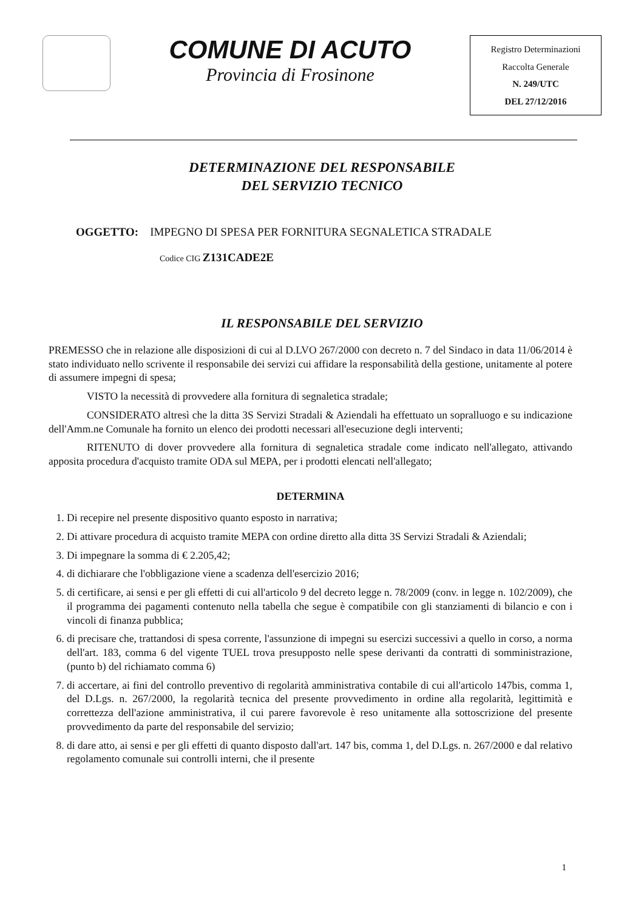COMUNE DI ACUTO
Provincia di Frosinone
Registro Determinazioni
Raccolta Generale
N. 249/UTC
DEL 27/12/2016
DETERMINAZIONE DEL RESPONSABILE
DEL SERVIZIO TECNICO
OGGETTO: IMPEGNO DI SPESA PER FORNITURA SEGNALETICA STRADALE
Codice CIG Z131CADE2E
IL RESPONSABILE DEL SERVIZIO
PREMESSO che in relazione alle disposizioni di cui al D.LVO 267/2000 con decreto n. 7 del Sindaco in data 11/06/2014 è stato individuato nello scrivente il responsabile dei servizi cui affidare la responsabilità della gestione, unitamente al potere di assumere impegni di spesa;
VISTO la necessità di provvedere alla fornitura di segnaletica stradale;
CONSIDERATO altresì che la ditta 3S Servizi Stradali & Aziendali ha effettuato un sopralluogo e su indicazione dell'Amm.ne Comunale ha fornito un elenco dei prodotti necessari all'esecuzione degli interventi;
RITENUTO di dover provvedere alla fornitura di segnaletica stradale come indicato nell'allegato, attivando apposita procedura d'acquisto tramite ODA sul MEPA, per i prodotti elencati nell'allegato;
DETERMINA
1. Di recepire nel presente dispositivo quanto esposto in narrativa;
2. Di attivare procedura di acquisto tramite MEPA con ordine diretto alla ditta 3S Servizi Stradali & Aziendali;
3. Di impegnare la somma di € 2.205,42;
4. di dichiarare che l'obbligazione viene a scadenza dell'esercizio 2016;
5. di certificare, ai sensi e per gli effetti di cui all'articolo 9 del decreto legge n. 78/2009 (conv. in legge n. 102/2009), che il programma dei pagamenti contenuto nella tabella che segue è compatibile con gli stanziamenti di bilancio e con i vincoli di finanza pubblica;
6. di precisare che, trattandosi di spesa corrente, l'assunzione di impegni su esercizi successivi a quello in corso, a norma dell'art. 183, comma 6 del vigente TUEL trova presupposto nelle spese derivanti da contratti di somministrazione, (punto b) del richiamato comma 6)
7. di accertare, ai fini del controllo preventivo di regolarità amministrativa contabile di cui all'articolo 147bis, comma 1, del D.Lgs. n. 267/2000, la regolarità tecnica del presente provvedimento in ordine alla regolarità, legittimità e correttezza dell'azione amministrativa, il cui parere favorevole è reso unitamente alla sottoscrizione del presente provvedimento da parte del responsabile del servizio;
8. di dare atto, ai sensi e per gli effetti di quanto disposto dall'art. 147 bis, comma 1, del D.Lgs. n. 267/2000 e dal relativo regolamento comunale sui controlli interni, che il presente
1